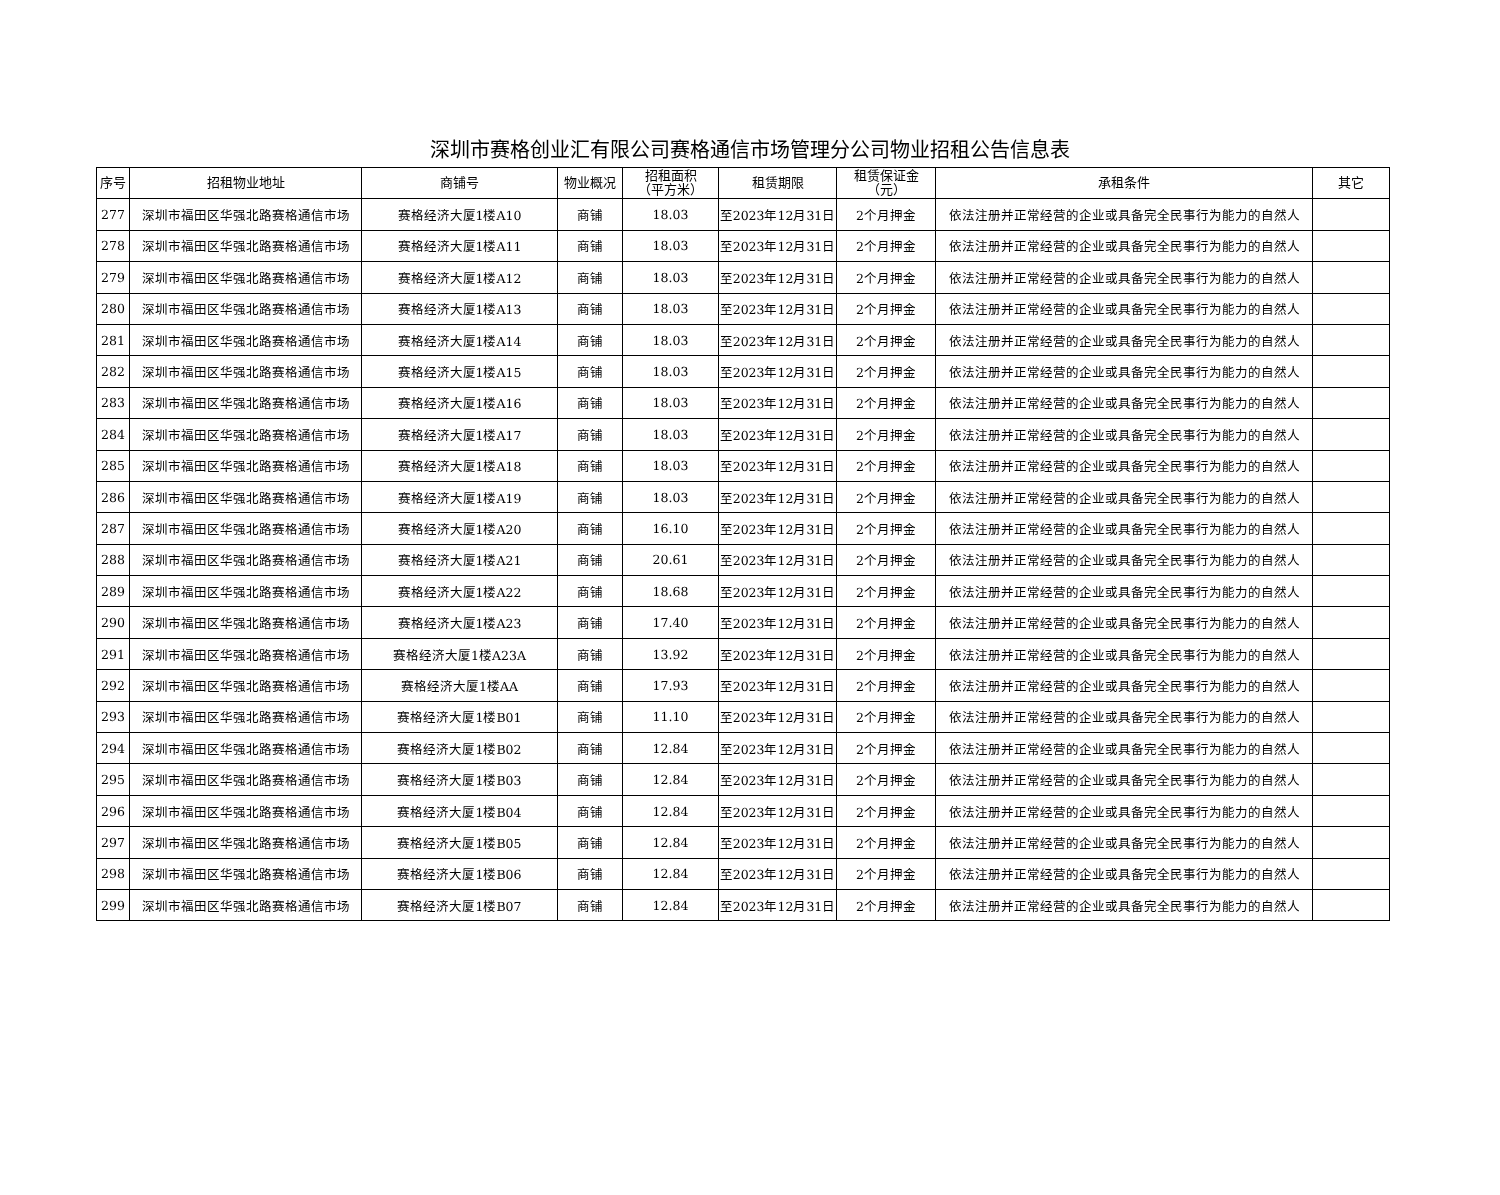深圳市赛格创业汇有限公司赛格通信市场管理分公司物业招租公告信息表
| 序号 | 招租物业地址 | 商铺号 | 物业概况 | 招租面积 （平方米） | 租赁期限 | 租赁保证金 （元） | 承租条件 | 其它 |
| --- | --- | --- | --- | --- | --- | --- | --- | --- |
| 277 | 深圳市福田区华强北路赛格通信市场 | 赛格经济大厦1楼A10 | 商铺 | 18.03 | 至2023年12月31日 | 2个月押金 | 依法注册并正常经营的企业或具备完全民事行为能力的自然人 | |
| 278 | 深圳市福田区华强北路赛格通信市场 | 赛格经济大厦1楼A11 | 商铺 | 18.03 | 至2023年12月31日 | 2个月押金 | 依法注册并正常经营的企业或具备完全民事行为能力的自然人 | |
| 279 | 深圳市福田区华强北路赛格通信市场 | 赛格经济大厦1楼A12 | 商铺 | 18.03 | 至2023年12月31日 | 2个月押金 | 依法注册并正常经营的企业或具备完全民事行为能力的自然人 | |
| 280 | 深圳市福田区华强北路赛格通信市场 | 赛格经济大厦1楼A13 | 商铺 | 18.03 | 至2023年12月31日 | 2个月押金 | 依法注册并正常经营的企业或具备完全民事行为能力的自然人 | |
| 281 | 深圳市福田区华强北路赛格通信市场 | 赛格经济大厦1楼A14 | 商铺 | 18.03 | 至2023年12月31日 | 2个月押金 | 依法注册并正常经营的企业或具备完全民事行为能力的自然人 | |
| 282 | 深圳市福田区华强北路赛格通信市场 | 赛格经济大厦1楼A15 | 商铺 | 18.03 | 至2023年12月31日 | 2个月押金 | 依法注册并正常经营的企业或具备完全民事行为能力的自然人 | |
| 283 | 深圳市福田区华强北路赛格通信市场 | 赛格经济大厦1楼A16 | 商铺 | 18.03 | 至2023年12月31日 | 2个月押金 | 依法注册并正常经营的企业或具备完全民事行为能力的自然人 | |
| 284 | 深圳市福田区华强北路赛格通信市场 | 赛格经济大厦1楼A17 | 商铺 | 18.03 | 至2023年12月31日 | 2个月押金 | 依法注册并正常经营的企业或具备完全民事行为能力的自然人 | |
| 285 | 深圳市福田区华强北路赛格通信市场 | 赛格经济大厦1楼A18 | 商铺 | 18.03 | 至2023年12月31日 | 2个月押金 | 依法注册并正常经营的企业或具备完全民事行为能力的自然人 | |
| 286 | 深圳市福田区华强北路赛格通信市场 | 赛格经济大厦1楼A19 | 商铺 | 18.03 | 至2023年12月31日 | 2个月押金 | 依法注册并正常经营的企业或具备完全民事行为能力的自然人 | |
| 287 | 深圳市福田区华强北路赛格通信市场 | 赛格经济大厦1楼A20 | 商铺 | 16.10 | 至2023年12月31日 | 2个月押金 | 依法注册并正常经营的企业或具备完全民事行为能力的自然人 | |
| 288 | 深圳市福田区华强北路赛格通信市场 | 赛格经济大厦1楼A21 | 商铺 | 20.61 | 至2023年12月31日 | 2个月押金 | 依法注册并正常经营的企业或具备完全民事行为能力的自然人 | |
| 289 | 深圳市福田区华强北路赛格通信市场 | 赛格经济大厦1楼A22 | 商铺 | 18.68 | 至2023年12月31日 | 2个月押金 | 依法注册并正常经营的企业或具备完全民事行为能力的自然人 | |
| 290 | 深圳市福田区华强北路赛格通信市场 | 赛格经济大厦1楼A23 | 商铺 | 17.40 | 至2023年12月31日 | 2个月押金 | 依法注册并正常经营的企业或具备完全民事行为能力的自然人 | |
| 291 | 深圳市福田区华强北路赛格通信市场 | 赛格经济大厦1楼A23A | 商铺 | 13.92 | 至2023年12月31日 | 2个月押金 | 依法注册并正常经营的企业或具备完全民事行为能力的自然人 | |
| 292 | 深圳市福田区华强北路赛格通信市场 | 赛格经济大厦1楼AA | 商铺 | 17.93 | 至2023年12月31日 | 2个月押金 | 依法注册并正常经营的企业或具备完全民事行为能力的自然人 | |
| 293 | 深圳市福田区华强北路赛格通信市场 | 赛格经济大厦1楼B01 | 商铺 | 11.10 | 至2023年12月31日 | 2个月押金 | 依法注册并正常经营的企业或具备完全民事行为能力的自然人 | |
| 294 | 深圳市福田区华强北路赛格通信市场 | 赛格经济大厦1楼B02 | 商铺 | 12.84 | 至2023年12月31日 | 2个月押金 | 依法注册并正常经营的企业或具备完全民事行为能力的自然人 | |
| 295 | 深圳市福田区华强北路赛格通信市场 | 赛格经济大厦1楼B03 | 商铺 | 12.84 | 至2023年12月31日 | 2个月押金 | 依法注册并正常经营的企业或具备完全民事行为能力的自然人 | |
| 296 | 深圳市福田区华强北路赛格通信市场 | 赛格经济大厦1楼B04 | 商铺 | 12.84 | 至2023年12月31日 | 2个月押金 | 依法注册并正常经营的企业或具备完全民事行为能力的自然人 | |
| 297 | 深圳市福田区华强北路赛格通信市场 | 赛格经济大厦1楼B05 | 商铺 | 12.84 | 至2023年12月31日 | 2个月押金 | 依法注册并正常经营的企业或具备完全民事行为能力的自然人 | |
| 298 | 深圳市福田区华强北路赛格通信市场 | 赛格经济大厦1楼B06 | 商铺 | 12.84 | 至2023年12月31日 | 2个月押金 | 依法注册并正常经营的企业或具备完全民事行为能力的自然人 | |
| 299 | 深圳市福田区华强北路赛格通信市场 | 赛格经济大厦1楼B07 | 商铺 | 12.84 | 至2023年12月31日 | 2个月押金 | 依法注册并正常经营的企业或具备完全民事行为能力的自然人 | |